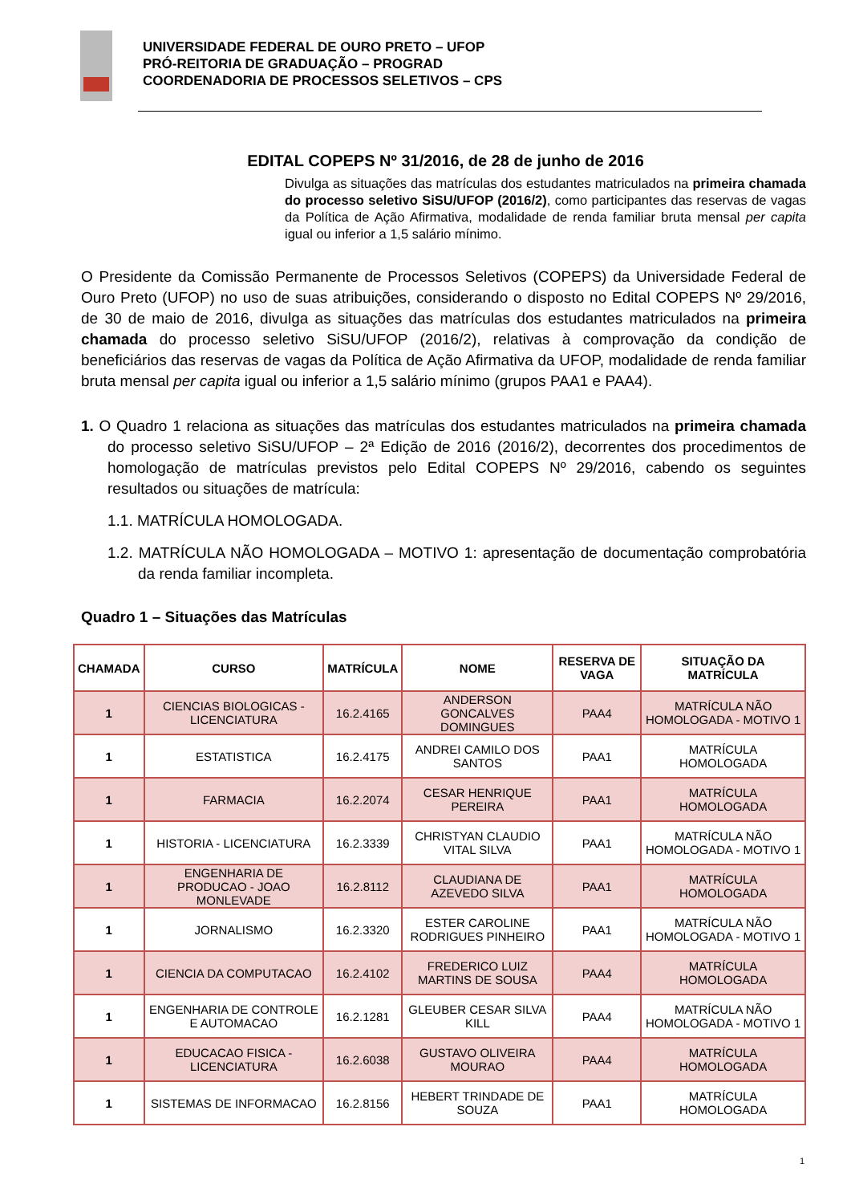UNIVERSIDADE FEDERAL DE OURO PRETO – UFOP
PRÓ-REITORIA DE GRADUAÇÃO – PROGRAD
COORDENADORIA DE PROCESSOS SELETIVOS – CPS
EDITAL COPEPS Nº 31/2016, de 28 de junho de 2016
Divulga as situações das matrículas dos estudantes matriculados na primeira chamada do processo seletivo SiSU/UFOP (2016/2), como participantes das reservas de vagas da Política de Ação Afirmativa, modalidade de renda familiar bruta mensal per capita igual ou inferior a 1,5 salário mínimo.
O Presidente da Comissão Permanente de Processos Seletivos (COPEPS) da Universidade Federal de Ouro Preto (UFOP) no uso de suas atribuições, considerando o disposto no Edital COPEPS Nº 29/2016, de 30 de maio de 2016, divulga as situações das matrículas dos estudantes matriculados na primeira chamada do processo seletivo SiSU/UFOP (2016/2), relativas à comprovação da condição de beneficiários das reservas de vagas da Política de Ação Afirmativa da UFOP, modalidade de renda familiar bruta mensal per capita igual ou inferior a 1,5 salário mínimo (grupos PAA1 e PAA4).
1. O Quadro 1 relaciona as situações das matrículas dos estudantes matriculados na primeira chamada do processo seletivo SiSU/UFOP – 2ª Edição de 2016 (2016/2), decorrentes dos procedimentos de homologação de matrículas previstos pelo Edital COPEPS Nº 29/2016, cabendo os seguintes resultados ou situações de matrícula:
1.1. MATRÍCULA HOMOLOGADA.
1.2. MATRÍCULA NÃO HOMOLOGADA – MOTIVO 1: apresentação de documentação comprobatória da renda familiar incompleta.
Quadro 1 – Situações das Matrículas
| CHAMADA | CURSO | MATRÍCULA | NOME | RESERVA DE VAGA | SITUAÇÃO DA MATRÍCULA |
| --- | --- | --- | --- | --- | --- |
| 1 | CIENCIAS BIOLOGICAS - LICENCIATURA | 16.2.4165 | ANDERSON GONCALVES DOMINGUES | PAA4 | MATRÍCULA NÃO HOMOLOGADA - MOTIVO 1 |
| 1 | ESTATISTICA | 16.2.4175 | ANDREI CAMILO DOS SANTOS | PAA1 | MATRÍCULA HOMOLOGADA |
| 1 | FARMACIA | 16.2.2074 | CESAR HENRIQUE PEREIRA | PAA1 | MATRÍCULA HOMOLOGADA |
| 1 | HISTORIA - LICENCIATURA | 16.2.3339 | CHRISTYAN CLAUDIO VITAL SILVA | PAA1 | MATRÍCULA NÃO HOMOLOGADA - MOTIVO 1 |
| 1 | ENGENHARIA DE PRODUCAO - JOAO MONLEVADE | 16.2.8112 | CLAUDIANA DE AZEVEDO SILVA | PAA1 | MATRÍCULA HOMOLOGADA |
| 1 | JORNALISMO | 16.2.3320 | ESTER CAROLINE RODRIGUES PINHEIRO | PAA1 | MATRÍCULA NÃO HOMOLOGADA - MOTIVO 1 |
| 1 | CIENCIA DA COMPUTACAO | 16.2.4102 | FREDERICO LUIZ MARTINS DE SOUSA | PAA4 | MATRÍCULA HOMOLOGADA |
| 1 | ENGENHARIA DE CONTROLE E AUTOMACAO | 16.2.1281 | GLEUBER CESAR SILVA KILL | PAA4 | MATRÍCULA NÃO HOMOLOGADA - MOTIVO 1 |
| 1 | EDUCACAO FISICA - LICENCIATURA | 16.2.6038 | GUSTAVO OLIVEIRA MOURAO | PAA4 | MATRÍCULA HOMOLOGADA |
| 1 | SISTEMAS DE INFORMACAO | 16.2.8156 | HEBERT TRINDADE DE SOUZA | PAA1 | MATRÍCULA HOMOLOGADA |
1